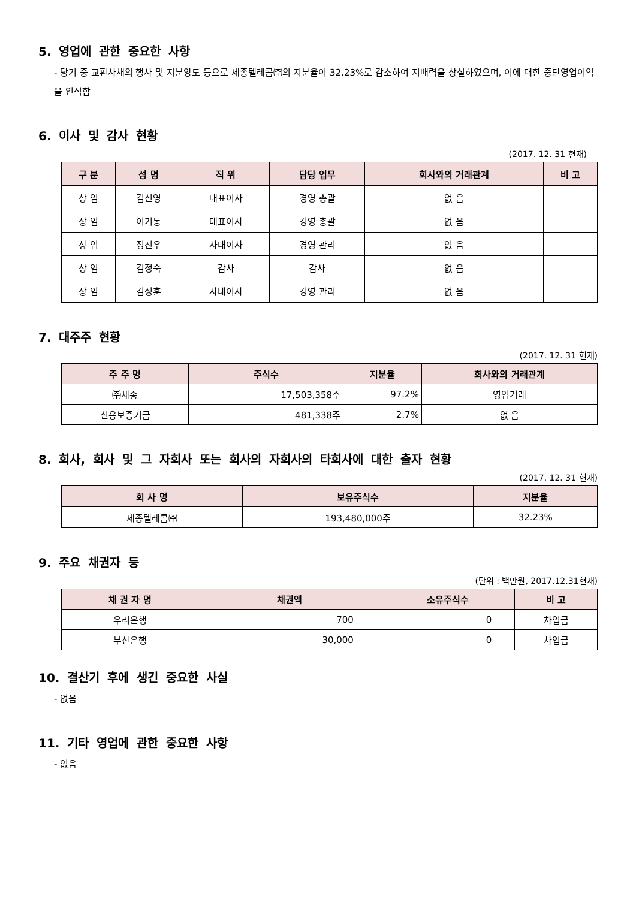5. 영업에 관한 중요한 사항
- 당기 중 교환사채의 행사 및 지분양도 등으로 세종텔레콤㈜의 지분율이 32.23%로 감소하여 지배력을 상실하였으며, 이에 대한 중단영업이익을 인식함
6. 이사 및 감사 현황
(2017. 12. 31 현재)
| 구 분 | 성 명 | 직 위 | 담당 업무 | 회사와의 거래관계 | 비 고 |
| --- | --- | --- | --- | --- | --- |
| 상 임 | 김신영 | 대표이사 | 경영 총괄 | 없 음 | |
| 상 임 | 이기동 | 대표이사 | 경영 총괄 | 없 음 | |
| 상 임 | 정진우 | 사내이사 | 경영 관리 | 없 음 | |
| 상 임 | 김정숙 | 감사 | 감사 | 없 음 | |
| 상 임 | 김성훈 | 사내이사 | 경영 관리 | 없 음 | |
7. 대주주 현황
(2017. 12. 31 현재)
| 주 주 명 | 주식수 | 지분율 | 회사와의 거래관계 |
| --- | --- | --- | --- |
| ㈜세종 | 17,503,358주 | 97.2% | 영업거래 |
| 신용보증기금 | 481,338주 | 2.7% | 없 음 |
8. 회사, 회사 및 그 자회사 또는 회사의 자회사의 타회사에 대한 출자 현황
(2017. 12. 31 현재)
| 회 사 명 | 보유주식수 | 지분율 |
| --- | --- | --- |
| 세종텔레콤㈜ | 193,480,000주 | 32.23% |
9. 주요 채권자 등
(단위 : 백만원, 2017.12.31현재)
| 채 권 자 명 | 채권액 | 소유주식수 | 비 고 |
| --- | --- | --- | --- |
| 우리은행 | 700 | 0 | 차입금 |
| 부산은행 | 30,000 | 0 | 차입금 |
10. 결산기 후에 생긴 중요한 사실
- 없음
11. 기타 영업에 관한 중요한 사항
- 없음